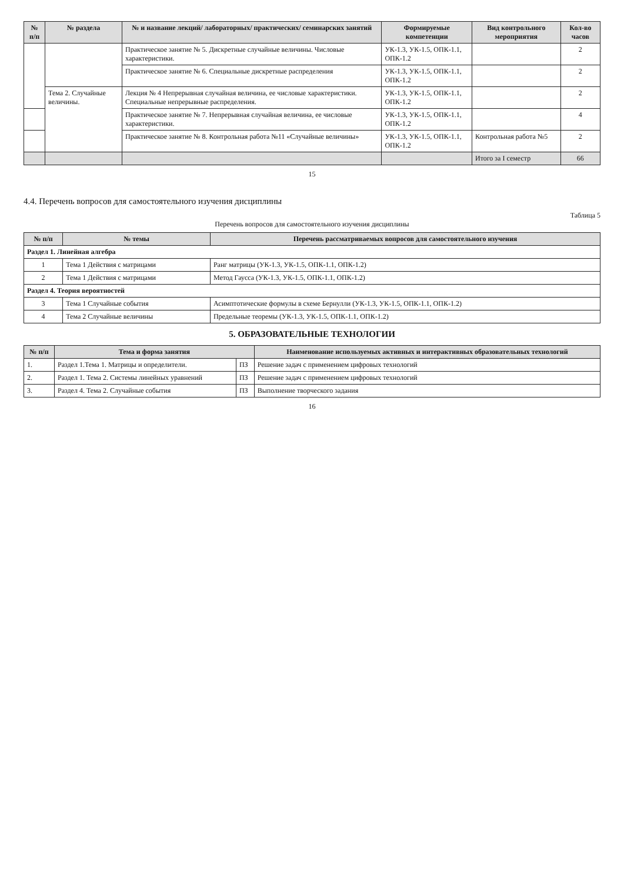| № п/п | № раздела | № и название лекций/ лабораторных/ практических/ семинарских занятий | Формируемые компетенции | Вид контрольного мероприятия | Кол-во часов |
| --- | --- | --- | --- | --- | --- |
| | | Практическое занятие № 5. Дискретные случайные величины. Числовые характеристики. | УК-1.3, УК-1.5, ОПК-1.1, ОПК-1.2 | | 2 |
| | | Практическое занятие № 6. Специальные дискретные распределения | УК-1.3, УК-1.5, ОПК-1.1, ОПК-1.2 | | 2 |
| | Тема 2. Случайные величины. | Лекция № 4 Непрерывная случайная величина, ее числовые характеристики. Специальные непрерывные распределения. | УК-1.3, УК-1.5, ОПК-1.1, ОПК-1.2 | | 2 |
| | | Практическое занятие № 7. Непрерывная случайная величина, ее числовые характеристики. | УК-1.3, УК-1.5, ОПК-1.1, ОПК-1.2 | | 4 |
| | | Практическое занятие № 8. Контрольная работа №11 «Случайные величины» | УК-1.3, УК-1.5, ОПК-1.1, ОПК-1.2 | Контрольная работа №5 | 2 |
| | | | | Итого за I семестр | 66 |
15
4.4. Перечень вопросов для самостоятельного изучения дисциплины
Таблица 5
Перечень вопросов для самостоятельного изучения дисциплины
| № п/п | № темы | Перечень рассматриваемых вопросов для самостоятельного изучения |
| --- | --- | --- |
| Раздел 1. Линейная алгебра | | |
| 1 | Тема 1 Действия с матрицами | Ранг матрицы (УК-1.3, УК-1.5, ОПК-1.1, ОПК-1.2) |
| 2 | Тема 1 Действия с матрицами | Метод Гаусса (УК-1.3, УК-1.5, ОПК-1.1, ОПК-1.2) |
| Раздел 4. Теория вероятностей | | |
| 3 | Тема 1 Случайные события | Асимптотические формулы в схеме Бернулли (УК-1.3, УК-1.5, ОПК-1.1, ОПК-1.2) |
| 4 | Тема 2 Случайные величины | Предельные теоремы (УК-1.3, УК-1.5, ОПК-1.1, ОПК-1.2) |
5. ОБРАЗОВАТЕЛЬНЫЕ ТЕХНОЛОГИИ
| № п/п | Тема и форма занятия | | Наименование используемых активных и интерактивных образовательных технологий |
| --- | --- | --- | --- |
| 1. | Раздел 1.Тема 1. Матрицы и определители. | ПЗ | Решение задач с применением цифровых технологий |
| 2. | Раздел 1. Тема 2. Системы линейных уравнений | ПЗ | Решение задач с применением цифровых технологий |
| 3. | Раздел 4. Тема 2. Случайные события | ПЗ | Выполнение творческого задания |
16